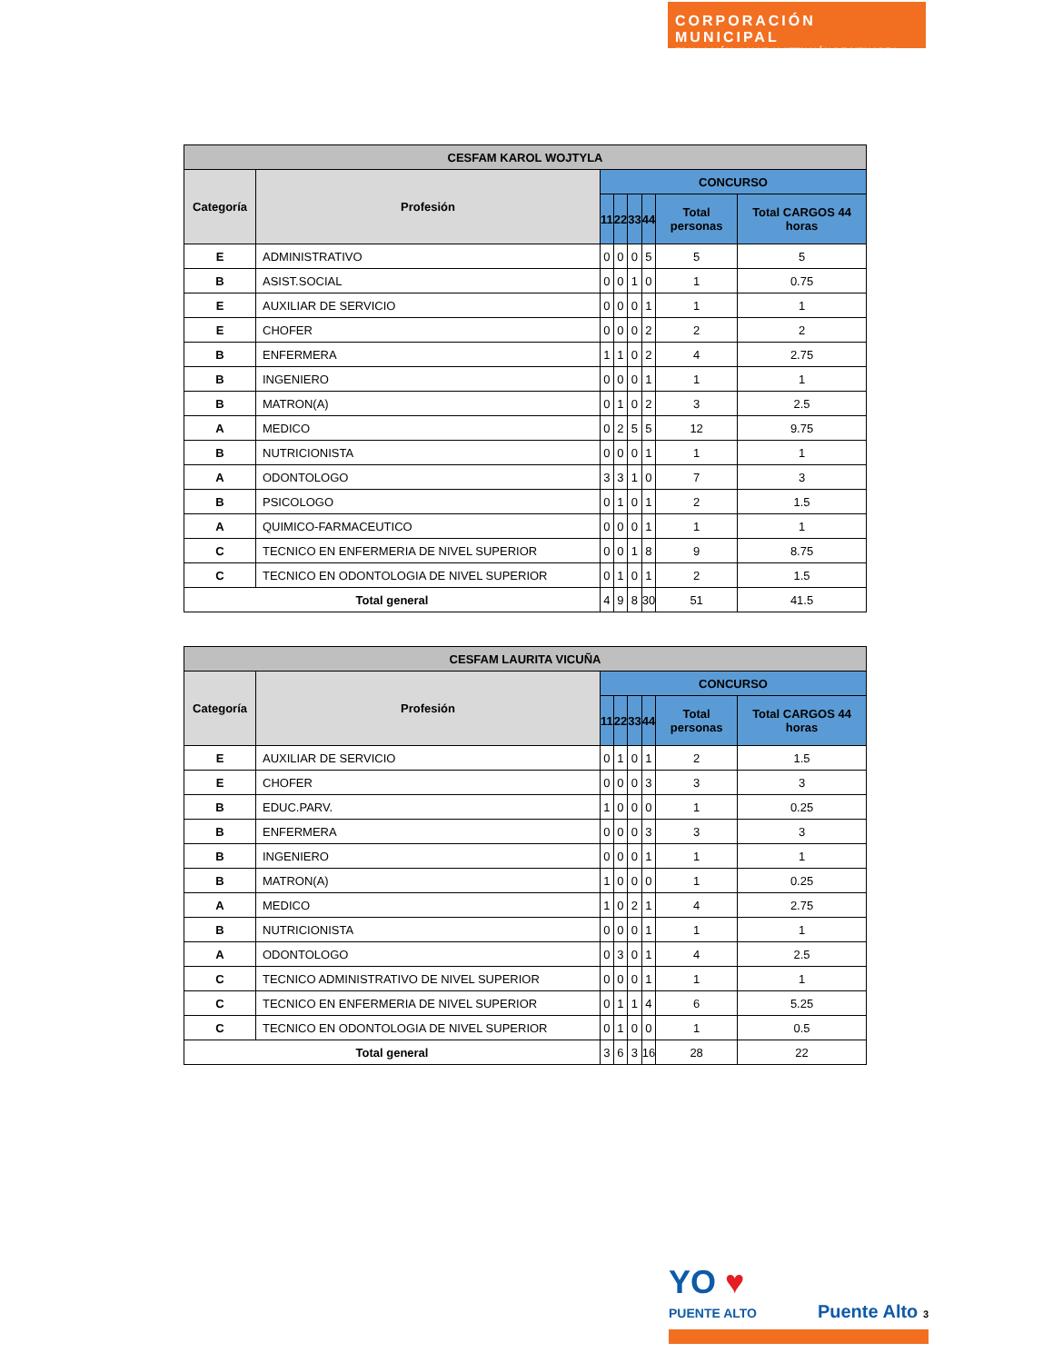CORPORACIÓN MUNICIPAL
EDUCACIÓN, SALUD Y ATENCIÓN DE MENORES
| CESFAM KAROL WOJTYLA | | | | | | | |
| --- | --- | --- | --- | --- | --- | --- | --- |
| Categoría | Profesión | CONCURSO | | | | | |
| | | 11 | 22 | 33 | 44 | Total personas | Total CARGOS 44 horas |
| E | ADMINISTRATIVO | 0 | 0 | 0 | 5 | 5 | 5 |
| B | ASIST.SOCIAL | 0 | 0 | 1 | 0 | 1 | 0.75 |
| E | AUXILIAR DE SERVICIO | 0 | 0 | 0 | 1 | 1 | 1 |
| E | CHOFER | 0 | 0 | 0 | 2 | 2 | 2 |
| B | ENFERMERA | 1 | 1 | 0 | 2 | 4 | 2.75 |
| B | INGENIERO | 0 | 0 | 0 | 1 | 1 | 1 |
| B | MATRON(A) | 0 | 1 | 0 | 2 | 3 | 2.5 |
| A | MEDICO | 0 | 2 | 5 | 5 | 12 | 9.75 |
| B | NUTRICIONISTA | 0 | 0 | 0 | 1 | 1 | 1 |
| A | ODONTOLOGO | 3 | 3 | 1 | 0 | 7 | 3 |
| B | PSICOLOGO | 0 | 1 | 0 | 1 | 2 | 1.5 |
| A | QUIMICO-FARMACEUTICO | 0 | 0 | 0 | 1 | 1 | 1 |
| C | TECNICO EN ENFERMERIA DE NIVEL SUPERIOR | 0 | 0 | 1 | 8 | 9 | 8.75 |
| C | TECNICO EN ODONTOLOGIA DE NIVEL SUPERIOR | 0 | 1 | 0 | 1 | 2 | 1.5 |
| Total general | | 4 | 9 | 8 | 30 | 51 | 41.5 |
| CESFAM LAURITA VICUÑA | | | | | | | |
| --- | --- | --- | --- | --- | --- | --- | --- |
| Categoría | Profesión | CONCURSO | | | | | |
| | | 11 | 22 | 33 | 44 | Total personas | Total CARGOS 44 horas |
| E | AUXILIAR DE SERVICIO | 0 | 1 | 0 | 1 | 2 | 1.5 |
| E | CHOFER | 0 | 0 | 0 | 3 | 3 | 3 |
| B | EDUC.PARV. | 1 | 0 | 0 | 0 | 1 | 0.25 |
| B | ENFERMERA | 0 | 0 | 0 | 3 | 3 | 3 |
| B | INGENIERO | 0 | 0 | 0 | 1 | 1 | 1 |
| B | MATRON(A) | 1 | 0 | 0 | 0 | 1 | 0.25 |
| A | MEDICO | 1 | 0 | 2 | 1 | 4 | 2.75 |
| B | NUTRICIONISTA | 0 | 0 | 0 | 1 | 1 | 1 |
| A | ODONTOLOGO | 0 | 3 | 0 | 1 | 4 | 2.5 |
| C | TECNICO ADMINISTRATIVO DE NIVEL SUPERIOR | 0 | 0 | 0 | 1 | 1 | 1 |
| C | TECNICO EN ENFERMERIA DE NIVEL SUPERIOR | 0 | 1 | 1 | 4 | 6 | 5.25 |
| C | TECNICO EN ODONTOLOGIA DE NIVEL SUPERIOR | 0 | 1 | 0 | 0 | 1 | 0.5 |
| Total general | | 3 | 6 | 3 | 16 | 28 | 22 |
YO ♥
PUENTE ALTO
Puente Alto 3